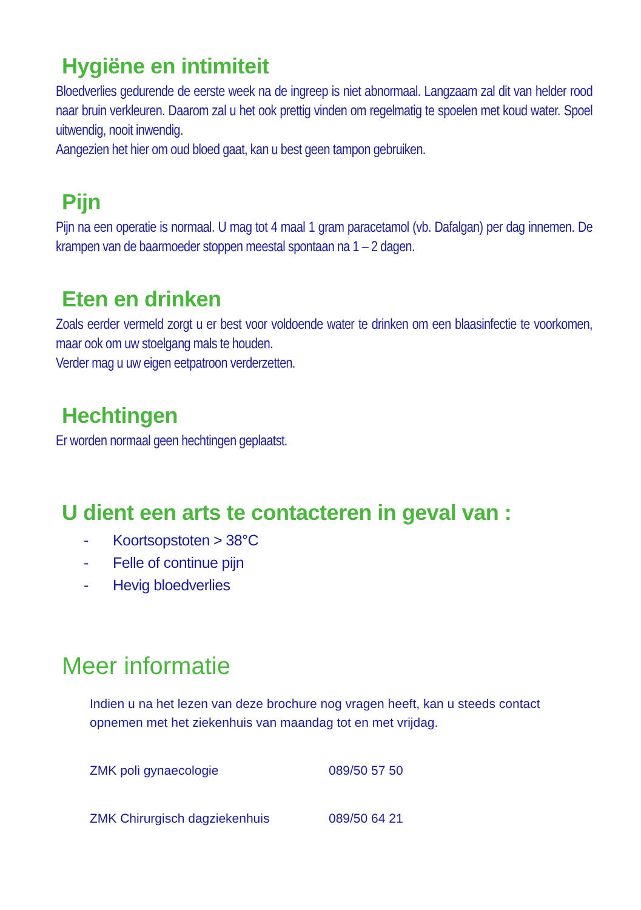Hygiëne en intimiteit
Bloedverlies gedurende de eerste week na de ingreep is niet abnormaal. Langzaam zal dit van helder rood naar bruin verkleuren. Daarom zal u het ook prettig vinden om regelmatig te spoelen met koud water. Spoel uitwendig, nooit inwendig.
Aangezien het hier om oud bloed gaat, kan u best geen tampon gebruiken.
Pijn
Pijn na een operatie is normaal. U mag tot 4 maal 1 gram paracetamol (vb. Dafalgan) per dag innemen. De krampen van de baarmoeder stoppen meestal spontaan na 1 – 2 dagen.
Eten en drinken
Zoals eerder vermeld zorgt u er best voor voldoende water te drinken om een blaasinfectie te voorkomen, maar ook om uw stoelgang mals te houden.
Verder mag u uw eigen eetpatroon verderzetten.
Hechtingen
Er worden normaal geen hechtingen geplaatst.
U dient een arts te contacteren in geval van :
- Koortsopstoten > 38°C
- Felle of continue pijn
- Hevig bloedverlies
Meer informatie
Indien u na het lezen van deze brochure nog vragen heeft, kan u steeds contact opnemen met het ziekenhuis van maandag tot en met vrijdag.
ZMK poli gynaecologie 089/50 57 50
ZMK Chirurgisch dagziekenhuis 089/50 64 21